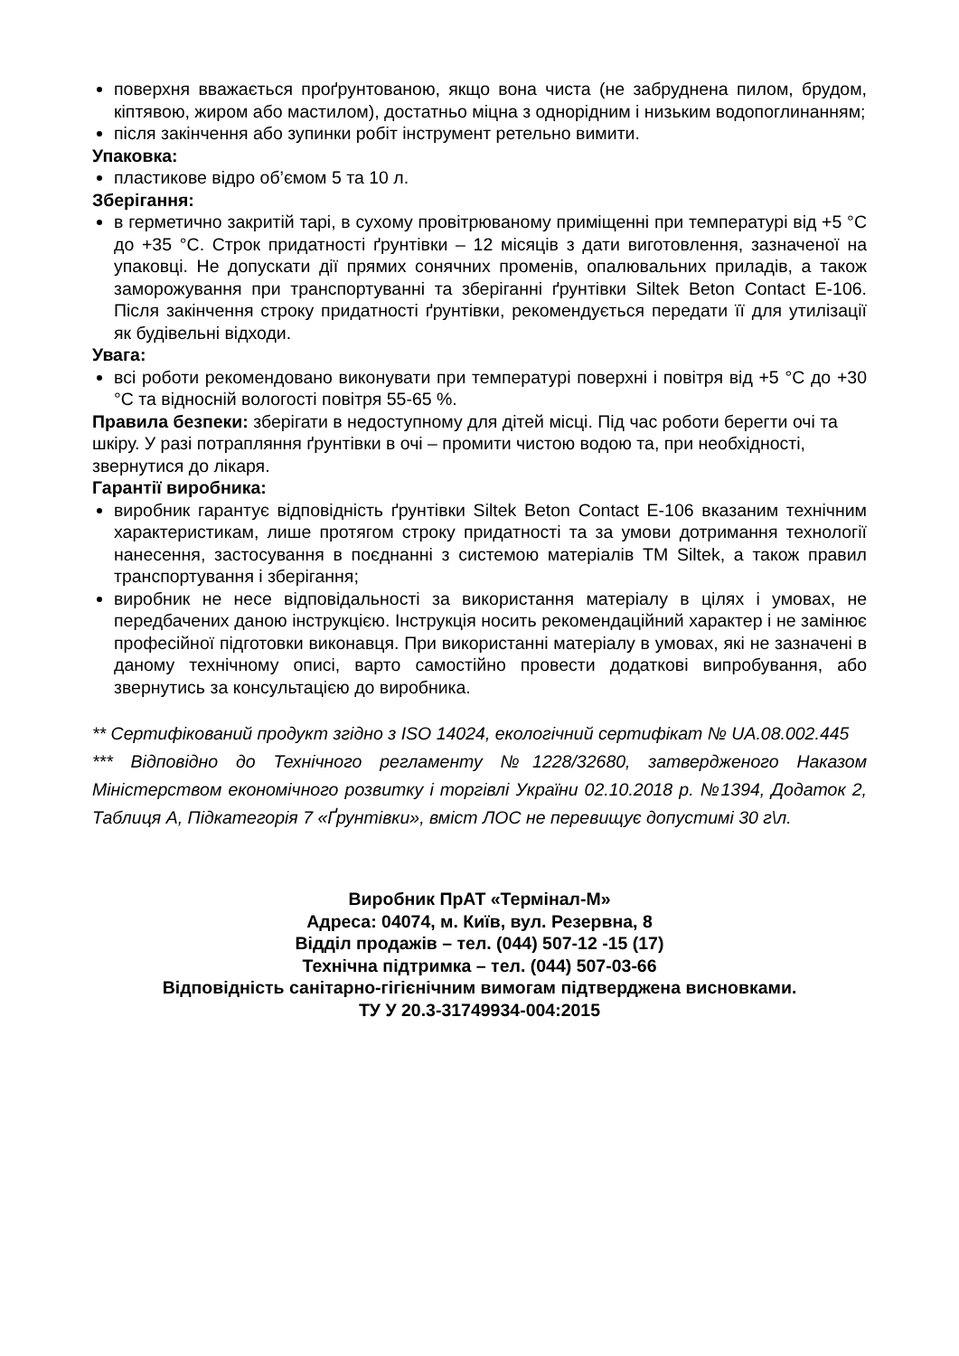поверхня вважається проґрунтованою, якщо вона чиста (не забруднена пилом, брудом, кіптявою, жиром або мастилом), достатньо міцна з однорідним і низьким водопоглинанням;
після закінчення або зупинки робіт інструмент ретельно вимити.
Упаковка:
пластикове відро об’ємом 5 та 10 л.
Зберігання:
в герметично закритій тарі, в сухому провітрюваному приміщенні при температурі від +5 °С до +35 °С. Строк придатності ґрунтівки – 12 місяців з дати виготовлення, зазначеної на упаковці. Не допускати дії прямих сонячних променів, опалювальних приладів, а також заморожування при транспортуванні та зберіганні ґрунтівки Siltek Beton Contact E-106. Після закінчення строку придатності ґрунтівки, рекомендується передати її для утилізації як будівельні відходи.
Увага:
всі роботи рекомендовано виконувати при температурі поверхні і повітря від +5 °С до +30 °С та відносній вологості повітря 55-65 %.
Правила безпеки: зберігати в недоступному для дітей місці. Під час роботи берегти очі та шкіру. У разі потрапляння ґрунтівки в очі – промити чистою водою та, при необхідності, звернутися до лікаря.
Гарантії виробника:
виробник гарантує відповідність ґрунтівки Siltek Beton Contact E-106 вказаним технічним характеристикам, лише протягом строку придатності та за умови дотримання технології нанесення, застосування в поєднанні з системою матеріалів ТМ Siltek, а також правил транспортування і зберігання;
виробник не несе відповідальності за використання матеріалу в цілях і умовах, не передбачених даною інструкцією. Інструкція носить рекомендаційний характер і не замінює професійної підготовки виконавця. При використанні матеріалу в умовах, які не зазначені в даному технічному описі, варто самостійно провести додаткові випробування, або звернутись за консультацією до виробника.
** Сертифікований продукт згідно з ISO 14024, екологічний сертифікат № UA.08.002.445
*** Відповідно до Технічного регламенту №1228/32680, затвердженого Наказом Міністерством економічного розвитку і торгівлі України 02.10.2018 р. №1394, Додаток 2, Таблиця А, Підкатегорія 7 «Ґрунтівки», вміст ЛОС не перевищує допустимі 30 г\л.
Виробник ПрАТ «Термінал-М»
Адреса: 04074, м. Київ, вул. Резервна, 8
Відділ продажів – тел. (044) 507-12 -15 (17)
Технічна підтримка – тел. (044) 507-03-66
Відповідність санітарно-гігієнічним вимогам підтверджена висновками.
ТУ У 20.3-31749934-004:2015